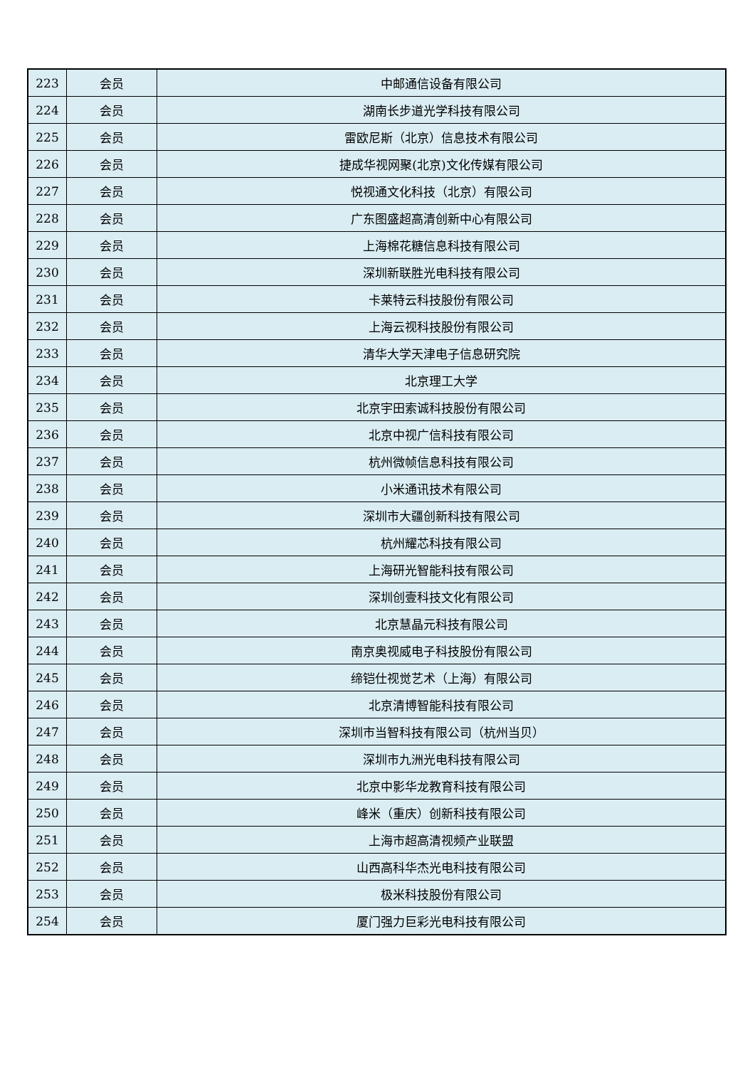| 223 | 会员 | 中邮通信设备有限公司 |
| 224 | 会员 | 湖南长步道光学科技有限公司 |
| 225 | 会员 | 雷欧尼斯（北京）信息技术有限公司 |
| 226 | 会员 | 捷成华视网聚(北京)文化传媒有限公司 |
| 227 | 会员 | 悦视通文化科技（北京）有限公司 |
| 228 | 会员 | 广东图盛超高清创新中心有限公司 |
| 229 | 会员 | 上海棉花糖信息科技有限公司 |
| 230 | 会员 | 深圳新联胜光电科技有限公司 |
| 231 | 会员 | 卡莱特云科技股份有限公司 |
| 232 | 会员 | 上海云视科技股份有限公司 |
| 233 | 会员 | 清华大学天津电子信息研究院 |
| 234 | 会员 | 北京理工大学 |
| 235 | 会员 | 北京宇田索诚科技股份有限公司 |
| 236 | 会员 | 北京中视广信科技有限公司 |
| 237 | 会员 | 杭州微帧信息科技有限公司 |
| 238 | 会员 | 小米通讯技术有限公司 |
| 239 | 会员 | 深圳市大疆创新科技有限公司 |
| 240 | 会员 | 杭州耀芯科技有限公司 |
| 241 | 会员 | 上海研光智能科技有限公司 |
| 242 | 会员 | 深圳创壹科技文化有限公司 |
| 243 | 会员 | 北京慧晶元科技有限公司 |
| 244 | 会员 | 南京奥视威电子科技股份有限公司 |
| 245 | 会员 | 缔铠仕视觉艺术（上海）有限公司 |
| 246 | 会员 | 北京清博智能科技有限公司 |
| 247 | 会员 | 深圳市当智科技有限公司（杭州当贝） |
| 248 | 会员 | 深圳市九洲光电科技有限公司 |
| 249 | 会员 | 北京中影华龙教育科技有限公司 |
| 250 | 会员 | 峰米（重庆）创新科技有限公司 |
| 251 | 会员 | 上海市超高清视频产业联盟 |
| 252 | 会员 | 山西高科华杰光电科技有限公司 |
| 253 | 会员 | 极米科技股份有限公司 |
| 254 | 会员 | 厦门强力巨彩光电科技有限公司 |